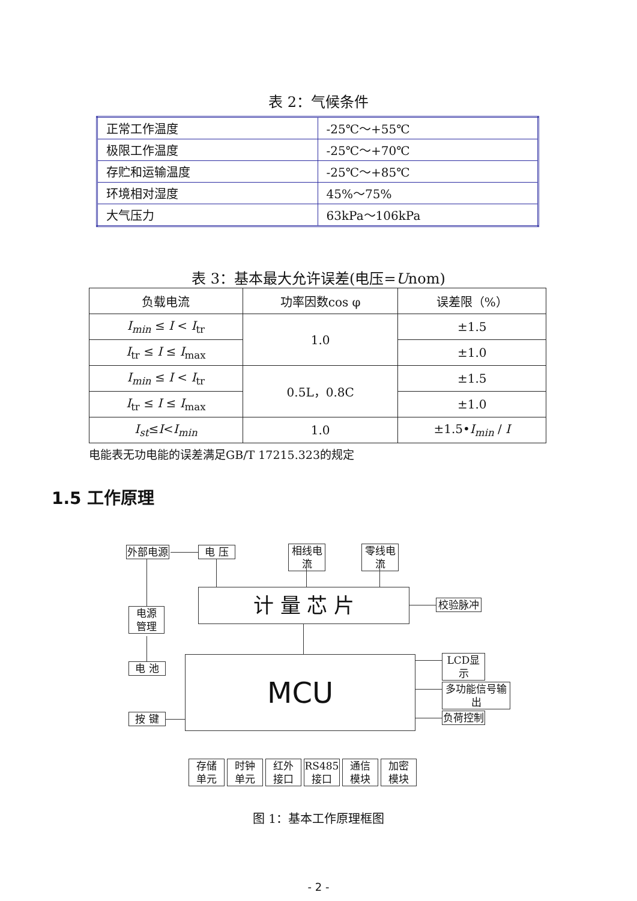表 2：气候条件
| 正常工作温度 | -25℃～+55℃ |
| 极限工作温度 | -25℃～+70℃ |
| 存贮和运输温度 | -25℃～+85℃ |
| 环境相对湿度 | 45%～75% |
| 大气压力 | 63kPa～106kPa |
表 3：基本最大允许误差(电压=Unom)
| 负载电流 | 功率因数cos φ | 误差限（%） |
| --- | --- | --- |
| I<sub>min</sub> ≤ I < I<sub>tr</sub> | 1.0 | ±1.5 |
| I<sub>tr</sub> ≤ I ≤ I<sub>max</sub> | | ±1.0 |
| I<sub>min</sub> ≤ I < I<sub>tr</sub> | 0.5L，0.8C | ±1.5 |
| I<sub>tr</sub> ≤ I ≤ I<sub>max</sub> | | ±1.0 |
| I<sub>st</sub> ≤ I < I<sub>min</sub> | 1.0 | ±1.5• I<sub>min</sub> / I |
电能表无功电能的误差满足GB/T 17215.323的规定
1.5 工作原理
外部电源 电 压
相线电流
零线电流
计 量 芯 片 校验脉冲
电源
管理
电 池 MCU LCD显示
多功能信号输出
负荷控制
按 键
存储
单元
时钟
单元
红外
接口
RS485
接口
通信
模块
加密
模块
图 1：基本工作原理框图
- 2 -